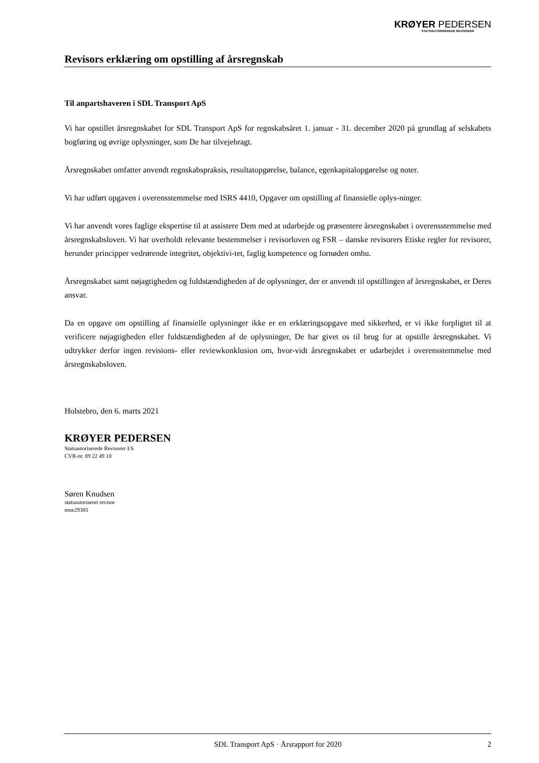KRØYER PEDERSEN
STATSAUTORISEREDE REVISORER
Revisors erklæring om opstilling af årsregnskab
Til anpartshaveren i SDL Transport ApS
Vi har opstillet årsregnskabet for SDL Transport ApS for regnskabsåret 1. januar - 31. december 2020 på grundlag af selskabets bogføring og øvrige oplysninger, som De har tilvejebragt.
Årsregnskabet omfatter anvendt regnskabspraksis, resultatopgørelse, balance, egenkapitalopgørelse og noter.
Vi har udført opgaven i overensstemmelse med ISRS 4410, Opgaver om opstilling af finansielle oplys-ninger.
Vi har anvendt vores faglige ekspertise til at assistere Dem med at udarbejde og præsentere årsregnskabet i overensstemmelse med årsregnskabsloven. Vi har overholdt relevante bestemmelser i revisorloven og FSR – danske revisorers Etiske regler for revisorer, herunder principper vedrørende integritet, objektivi-tet, faglig kompetence og fornøden omhu.
Årsregnskabet samt nøjagtigheden og fuldstændigheden af de oplysninger, der er anvendt til opstillingen af årsregnskabet, er Deres ansvar.
Da en opgave om opstilling af finansielle oplysninger ikke er en erklæringsopgave med sikkerhed, er vi ikke forpligtet til at verificere nøjagtigheden eller fuldstændigheden af de oplysninger, De har givet os til brug for at opstille årsregnskabet. Vi udtrykker derfor ingen revisions- eller reviewkonklusion om, hvor-vidt årsregnskabet er udarbejdet i overensstemmelse med årsregnskabsloven.
Holstebro, den 6. marts 2021
KRØYER PEDERSEN
Statsautoriserede Revisorer I/S
CVR-nr. 89 22 49 18
Søren Knudsen
statsautoriseret revisor
mne29385
SDL Transport ApS · Årsrapport for 2020 2